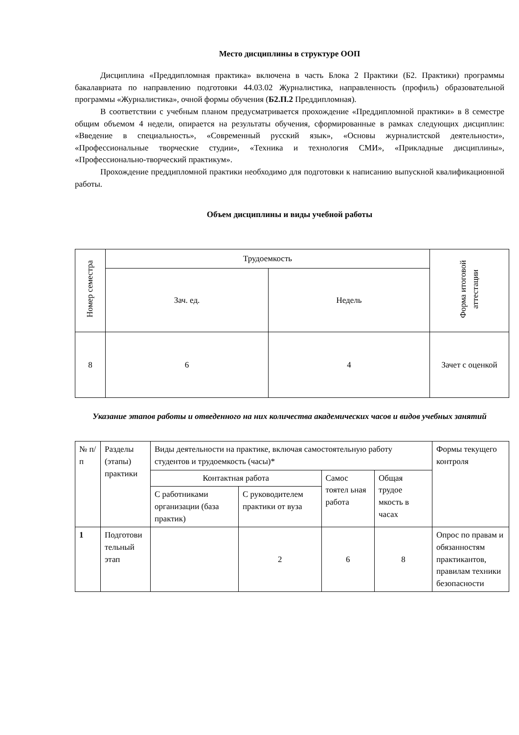Место дисциплины в структуре ООП
Дисциплина «Преддипломная практика» включена в часть Блока 2 Практики (Б2. Практики) программы бакалавриата по направлению подготовки 44.03.02 Журналистика, направленность (профиль) образовательной программы «Журналистика», очной формы обучения (Б2.П.2 Преддипломная).
В соответствии с учебным планом предусматривается прохождение «Преддипломной практики» в 8 семестре общим объемом 4 недели, опирается на результаты обучения, сформированные в рамках следующих дисциплин: «Введение в специальность», «Современный русский язык», «Основы журналистской деятельности», «Профессиональные творческие студии», «Техника и технология СМИ», «Прикладные дисциплины», «Профессионально-творческий практикум».
Прохождение преддипломной практики необходимо для подготовки к написанию выпускной квалификационной работы.
Объем дисциплины и виды учебной работы
| Номер семестра | Трудоемкость | | Форма итоговой аттестации |
| --- | --- | --- | --- |
| | Зач. ед. | Недель | |
| 8 | 6 | 4 | Зачет с оценкой |
Указание этапов работы и отведенного на них количества академических часов и видов учебных занятий
| № п/п | Разделы (этапы) практики | Виды деятельности на практике, включая самостоятельную работу студентов и трудоемкость (часы)* | | | | Формы текущего контроля |
| --- | --- | --- | --- | --- | --- | --- |
| | | Контактная работа | | Самос тоятел ьная работа | Общая трудое мкость в часах | |
| | | С работниками организации (база практик) | С руководителем практики от вуза | | | |
| 1 | Подготови тельный этап | | 2 | 6 | 8 | Опрос по правам и обязанностям практикантов, правилам техники безопасности |